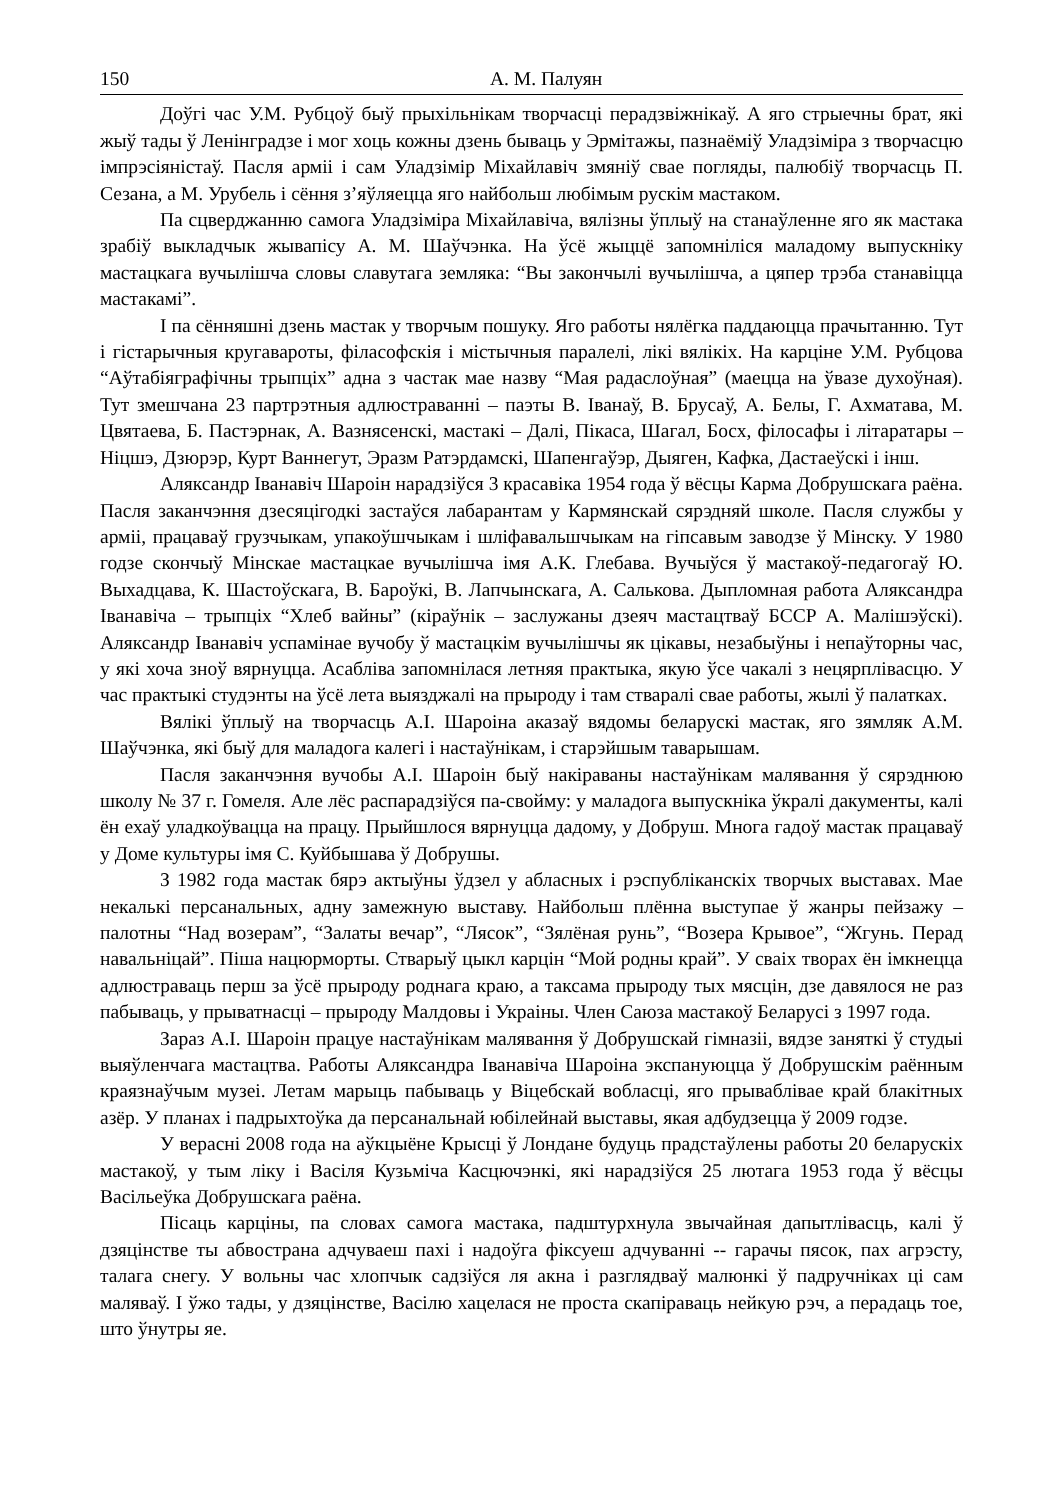150 А. М. Палуян
Доўгі час У.М. Рубцоў быў прыхільнікам творчасці перадзвіжнікаў. А яго стрыечны брат, які жыў тады ў Ленінградзе і мог хоць кожны дзень бываць у Эрмітажы, пазнаёміў Уладзіміра з творчасцю імпрэсіяністаў. Пасля арміі і сам Уладзімір Міхайлавіч змяніў свае погляды, палюбіў творчасць П. Сезана, а М. Урубель і сёння з’яўляецца яго найбольш любімым рускім мастаком.
Па сцверджанню самога Уладзіміра Міхайлавіча, вялізны ўплыў на станаўленне яго як мастака зрабіў выкладчык жывапісу А. М. Шаўчэнка. На ўсё жыццё запомніліся маладому выпускніку мастацкага вучылішча словы славутага земляка: “Вы закончылі вучылішча, а цяпер трэба станавіцца мастакамі”.
І па сённяшні дзень мастак у творчым пошуку. Яго работы нялёгка паддаюцца прачытанню. Тут і гістарычныя кругавароты, філасофскія і містычныя паралелі, лікі вялікіх. На карціне У.М. Рубцова “Аўтабіяграфічны трыпціх” адна з частак мае назву “Мая радаслоўная” (маецца на ўвазе духоўная). Тут змешчана 23 партрэтныя адлюстраванні – паэты В. Іванаў, В. Брусаў, А. Белы, Г. Ахматава, М. Цвятаева, Б. Пастэрнак, А. Вазнясенскі, мастакі – Далі, Пікаса, Шагал, Босх, філосафы і літаратары – Ніцшэ, Дзюрэр, Курт Ваннегут, Эразм Ратэрдамскі, Шапенгаўэр, Дыяген, Кафка, Дастаеўскі і інш.
Аляксандр Іванавіч Шароін нарадзіўся 3 красавіка 1954 года ў вёсцы Карма Добрушскага раёна. Пасля заканчэння дзесяцігодкі застаўся лабарантам у Кармянскай сярэдняй школе. Пасля службы у арміі, працаваў грузчыкам, упакоўшчыкам і шліфавальшчыкам на гіпсавым заводзе ў Мінску. У 1980 годзе скончыў Мінскае мастацкае вучылішча імя А.К. Глебава. Вучыўся ў мастакоў-педагогаў Ю. Выхадцава, К. Шастоўскага, В. Бароўкі, В. Лапчынскага, А. Салькова. Дыпломная работа Аляксандра Іванавіча – трыпціх “Хлеб вайны” (кіраўнік – заслужаны дзеяч мастацтваў БССР А. Малішэўскі). Аляксандр Іванавіч успамінае вучобу ў мастацкім вучылішчы як цікавы, незабыўны і непаўторны час, у які хоча зноў вярнуцца. Асабліва запомнілася летняя практыка, якую ўсе чакалі з нецярплівасцю. У час практыкі студэнты на ўсё лета выязджалі на прыроду і там стваралі свае работы, жылі ў палатках.
Вялікі ўплыў на творчасць А.І. Шароіна аказаў вядомы беларускі мастак, яго зямляк А.М. Шаўчэнка, які быў для маладога калегі і настаўнікам, і старэйшым таварышам.
Пасля заканчэння вучобы А.І. Шароін быў накіраваны настаўнікам малявання ў сярэднюю школу № 37 г. Гомеля. Але лёс распарадзіўся па-свойму: у маладога выпускніка ўкралі дакументы, калі ён ехаў уладкоўвацца на працу. Прыйшлося вярнуцца дадому, у Добруш. Многа гадоў мастак працаваў у Доме культуры імя С. Куйбышава ў Добрушы.
З 1982 года мастак бярэ актыўны ўдзел у абласных і рэспубліканскіх творчых выставах. Мае некалькі персанальных, адну замежную выставу. Найбольш плённа выступае ў жанры пейзажу – палотны “Над возерам”, “Залаты вечар”, “Лясок”, “Зялёная рунь”, “Возера Крывое”, “Жгунь. Перад навальніцай”. Піша нацюрморты. Стварыў цыкл карцін “Мой родны край”. У сваіх творах ён імкнецца адлюстраваць перш за ўсё прыроду роднага краю, а таксама прыроду тых мясцін, дзе давялося не раз пабываць, у прыватнасці – прыроду Малдовы і Украіны. Член Саюза мастакоў Беларусі з 1997 года.
Зараз А.І. Шароін працуе настаўнікам малявання ў Добрушскай гімназіі, вядзе заняткі ў студыі выяўленчага мастацтва. Работы Аляксандра Іванавіча Шароіна экспануюцца ў Добрушскім раённым краязнаўчым музеі. Летам марыць пабываць у Віцебскай вобласці, яго прываблівае край блакітных азёр. У планах і падрыхтоўка да персанальнай юбілейнай выставы, якая адбудзецца ў 2009 годзе.
У верасні 2008 года на аўкцыёне Крысці ў Лондане будуць прадстаўлены работы 20 беларускіх мастакоў, у тым ліку і Васіля Кузьміча Касцючэнкі, які нарадзіўся 25 лютага 1953 года ў вёсцы Васільеўка Добрушскага раёна.
Пісаць карціны, па словах самога мастака, падштурхнула звычайная дапытлівасць, калі ў дзяцінстве ты абвострана адчуваеш пахі і надоўга фіксуеш адчуванні -- гарачы пясок, пах агрэсту, талага снегу. У вольны час хлопчык садзіўся ля акна і разглядваў малюнкі ў падручніках ці сам маляваў. І ўжо тады, у дзяцінстве, Васілю хацелася не проста скапіраваць нейкую рэч, а перадаць тое, што ўнутры яе.